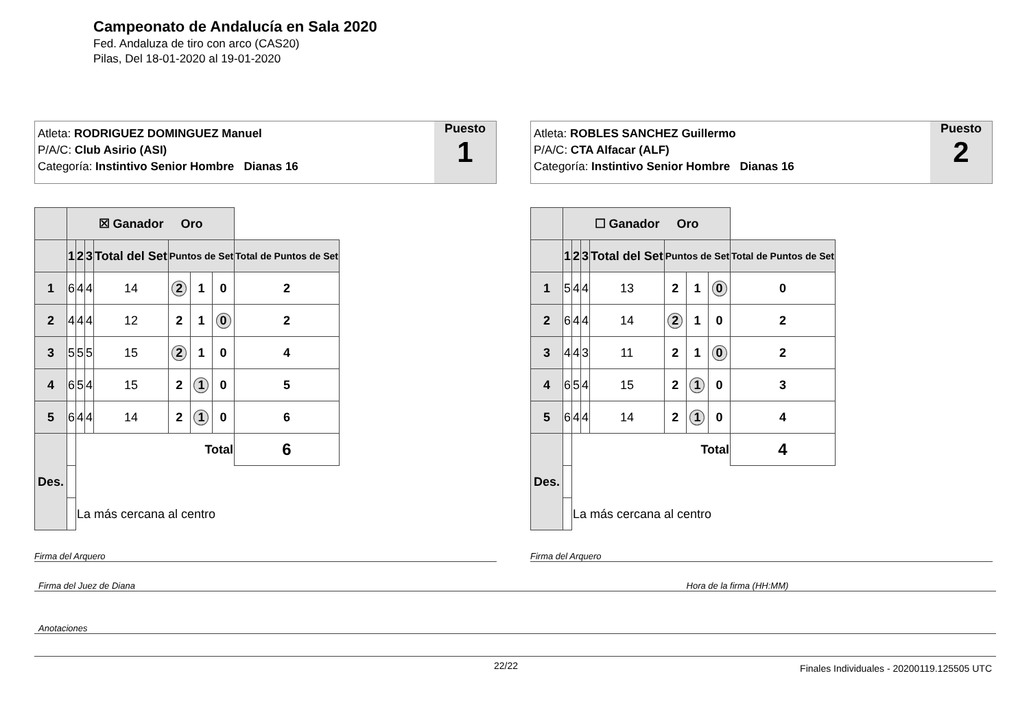Campeonato de Andalucía en Sala 2020
Fed. Andaluza de tiro con arco (CAS20)
Pilas, Del 18-01-2020 al 19-01-2020
Atleta: RODRIGUEZ DOMINGUEZ Manuel
P/A/C: Club Asirio (ASI)
Categoría: Instintivo Senior Hombre Dianas 16
Puesto
1
| | ☒ Ganador Oro | | | | | | | |
| --- | --- | --- | --- | --- | --- | --- | --- | --- |
| | 1 | 2 | 3 | Total del Set | Puntos de Set | | | Total de Puntos de Set |
| 1 | 6 | 4 | 4 | 14 | 2 | 1 | 0 | 2 |
| 2 | 4 | 4 | 4 | 12 | 2 | 1 | 0 | 2 |
| 3 | 5 | 5 | 5 | 15 | 2 | 1 | 0 | 4 |
| 4 | 6 | 5 | 4 | 15 | 2 | 1 | 0 | 5 |
| 5 | 6 | 4 | 4 | 14 | 2 | 1 | 0 | 6 |
| Des. | | Total | | | | | | 6 |
| | | La más cercana al centro | | | | | | |
Firma del Arquero
Atleta: ROBLES SANCHEZ Guillermo
P/A/C: CTA Alfacar (ALF)
Categoría: Instintivo Senior Hombre Dianas 16
Puesto
2
| | ☐ Ganador Oro | | | | | | | |
| --- | --- | --- | --- | --- | --- | --- | --- | --- |
| | 1 | 2 | 3 | Total del Set | Puntos de Set | | | Total de Puntos de Set |
| 1 | 5 | 4 | 4 | 13 | 2 | 1 | 0 | 0 |
| 2 | 6 | 4 | 4 | 14 | 2 | 1 | 0 | 2 |
| 3 | 4 | 4 | 3 | 11 | 2 | 1 | 0 | 2 |
| 4 | 6 | 5 | 4 | 15 | 2 | 1 | 0 | 3 |
| 5 | 6 | 4 | 4 | 14 | 2 | 1 | 0 | 4 |
| Des. | | Total | | | | | | 4 |
| | | La más cercana al centro | | | | | | |
Firma del Arquero
Firma del Juez de Diana Hora de la firma (HH:MM)
Anotaciones
22/22
Finales Individuales - 20200119.125505 UTC